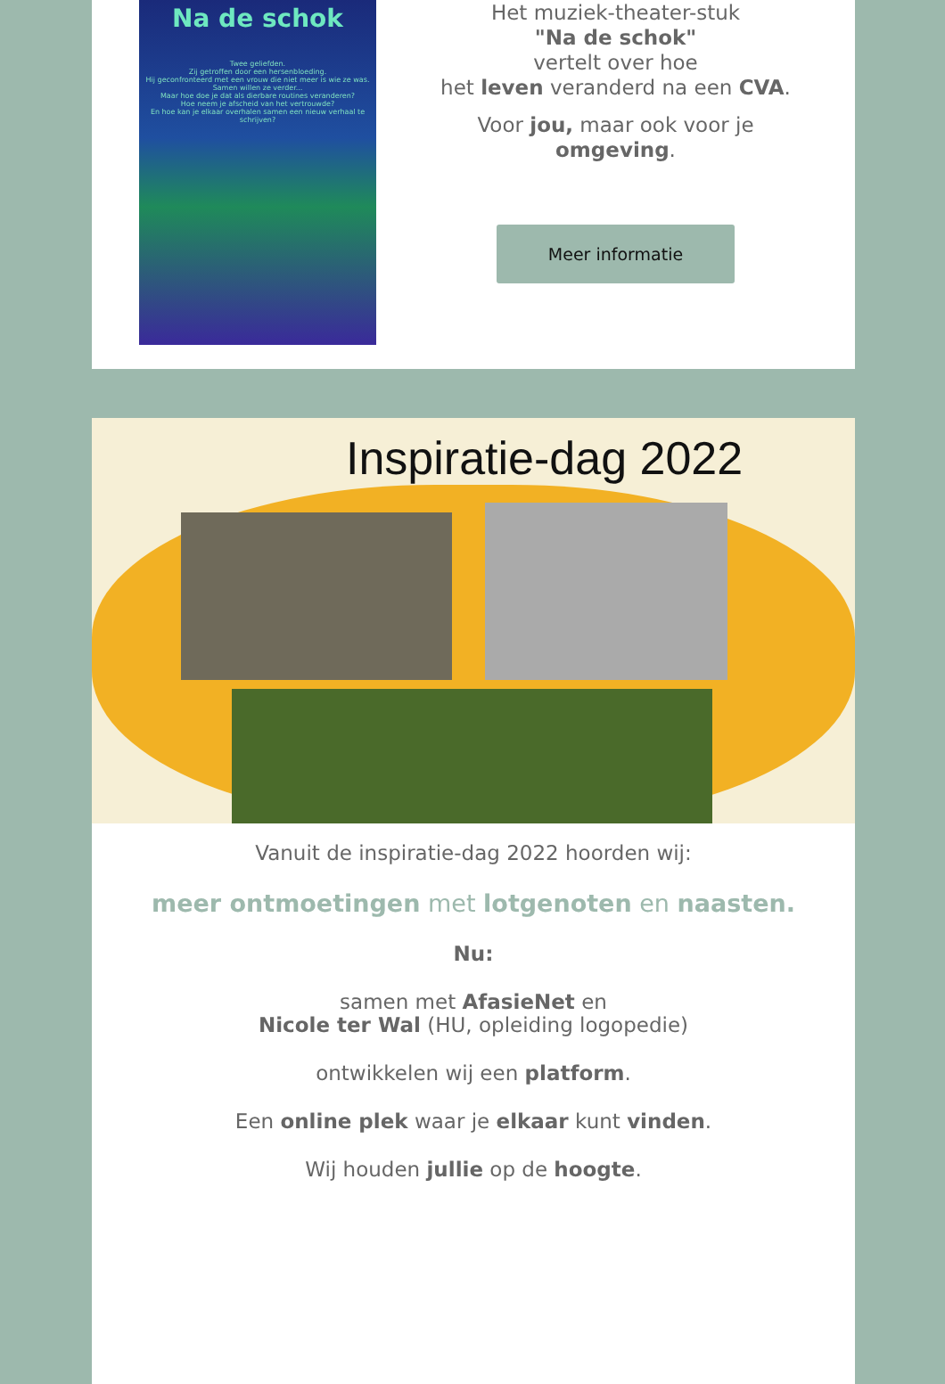Na de schok
Twee geliefden.
Zij getroffen door een hersenbloeding.
Hij geconfronteerd met een vrouw die niet meer is wie ze was.
Samen willen ze verder...
Maar hoe doe je dat als dierbare routines veranderen?
Hoe neem je afscheid van het vertrouwde?
En hoe kan je elkaar overhalen samen een nieuw verhaal te schrijven?
Het muziek-theater-stuk
"Na de schok"
vertelt over hoe
het leven veranderd na een CVA.
Voor jou, maar ook voor je
omgeving.
Meer informatie
Inspiratie-dag 2022
Vanuit de inspiratie-dag 2022 hoorden wij:
meer ontmoetingen met lotgenoten en naasten.
Nu:
samen met AfasieNet en
Nicole ter Wal (HU, opleiding logopedie)
ontwikkelen wij een platform.
Een online plek waar je elkaar kunt vinden.
Wij houden jullie op de hoogte.